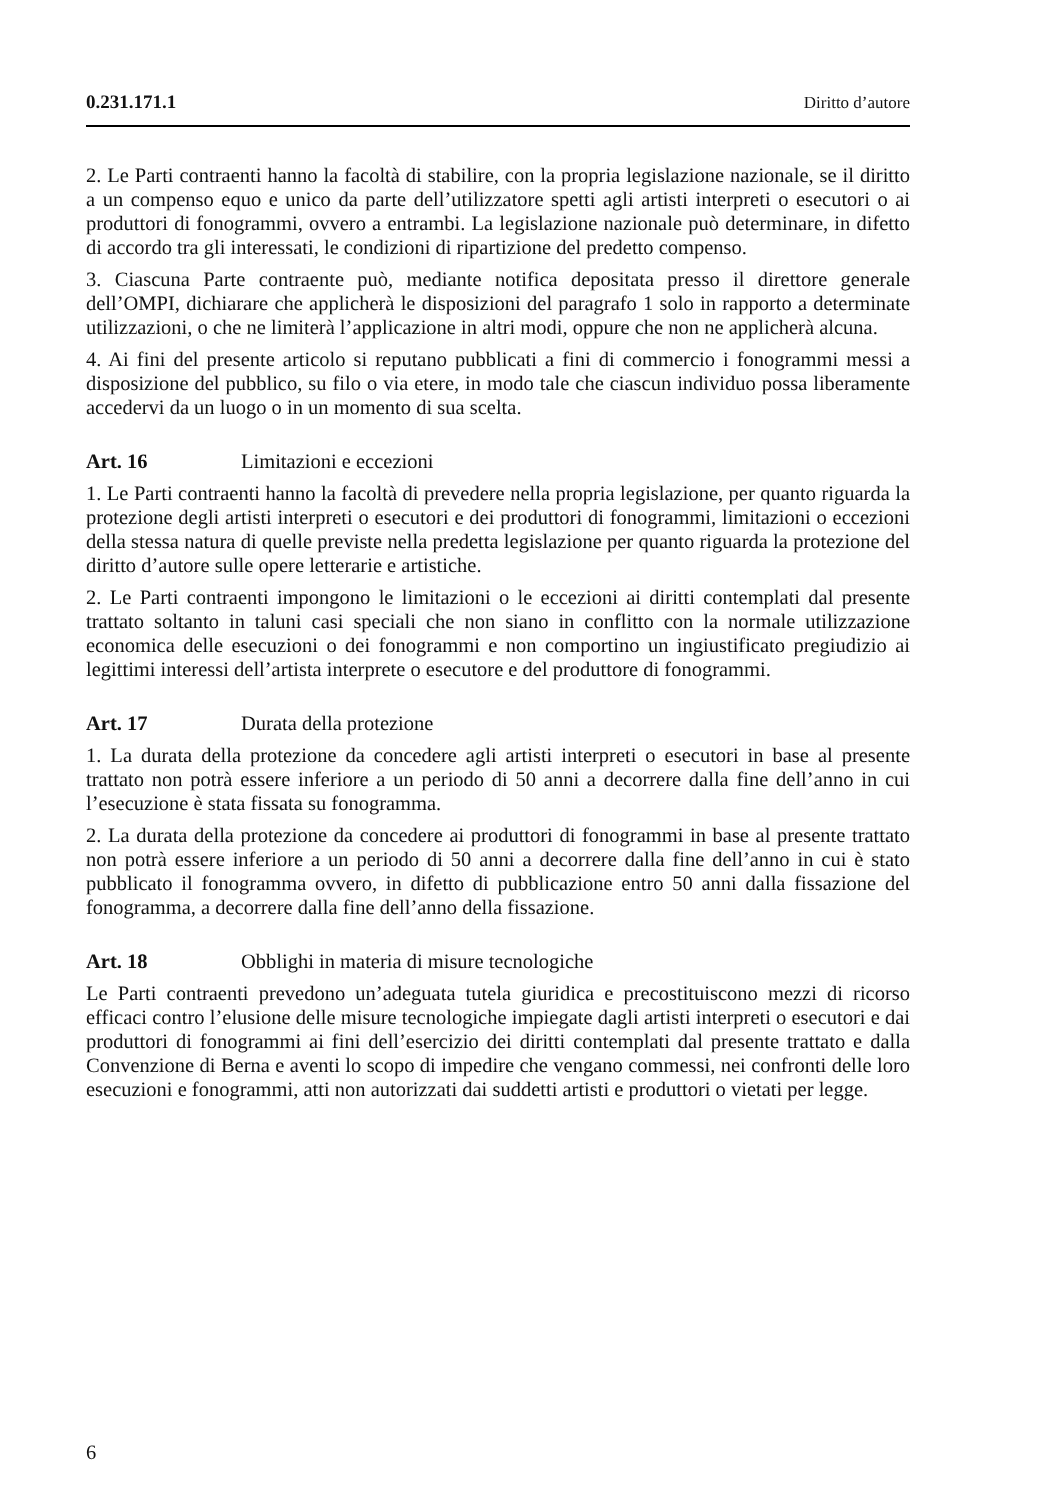0.231.171.1 Diritto d’autore
2. Le Parti contraenti hanno la facoltà di stabilire, con la propria legislazione nazionale, se il diritto a un compenso equo e unico da parte dell’utilizzatore spetti agli artisti interpreti o esecutori o ai produttori di fonogrammi, ovvero a entrambi. La legislazione nazionale può determinare, in difetto di accordo tra gli interessati, le condizioni di ripartizione del predetto compenso.
3. Ciascuna Parte contraente può, mediante notifica depositata presso il direttore generale dell’OMPI, dichiarare che applicherà le disposizioni del paragrafo 1 solo in rapporto a determinate utilizzazioni, o che ne limiterà l’applicazione in altri modi, oppure che non ne applicherà alcuna.
4. Ai fini del presente articolo si reputano pubblicati a fini di commercio i fonogrammi messi a disposizione del pubblico, su filo o via etere, in modo tale che ciascun individuo possa liberamente accedervi da un luogo o in un momento di sua scelta.
Art. 16 Limitazioni e eccezioni
1. Le Parti contraenti hanno la facoltà di prevedere nella propria legislazione, per quanto riguarda la protezione degli artisti interpreti o esecutori e dei produttori di fonogrammi, limitazioni o eccezioni della stessa natura di quelle previste nella predetta legislazione per quanto riguarda la protezione del diritto d’autore sulle opere letterarie e artistiche.
2. Le Parti contraenti impongono le limitazioni o le eccezioni ai diritti contemplati dal presente trattato soltanto in taluni casi speciali che non siano in conflitto con la normale utilizzazione economica delle esecuzioni o dei fonogrammi e non comportino un ingiustificato pregiudizio ai legittimi interessi dell’artista interprete o esecutore e del produttore di fonogrammi.
Art. 17 Durata della protezione
1. La durata della protezione da concedere agli artisti interpreti o esecutori in base al presente trattato non potrà essere inferiore a un periodo di 50 anni a decorrere dalla fine dell’anno in cui l’esecuzione è stata fissata su fonogramma.
2. La durata della protezione da concedere ai produttori di fonogrammi in base al presente trattato non potrà essere inferiore a un periodo di 50 anni a decorrere dalla fine dell’anno in cui è stato pubblicato il fonogramma ovvero, in difetto di pubblicazione entro 50 anni dalla fissazione del fonogramma, a decorrere dalla fine dell’anno della fissazione.
Art. 18 Obblighi in materia di misure tecnologiche
Le Parti contraenti prevedono un’adeguata tutela giuridica e precostituiscono mezzi di ricorso efficaci contro l’elusione delle misure tecnologiche impiegate dagli artisti interpreti o esecutori e dai produttori di fonogrammi ai fini dell’esercizio dei diritti contemplati dal presente trattato e dalla Convenzione di Berna e aventi lo scopo di impedire che vengano commessi, nei confronti delle loro esecuzioni e fonogrammi, atti non autorizzati dai suddetti artisti e produttori o vietati per legge.
6